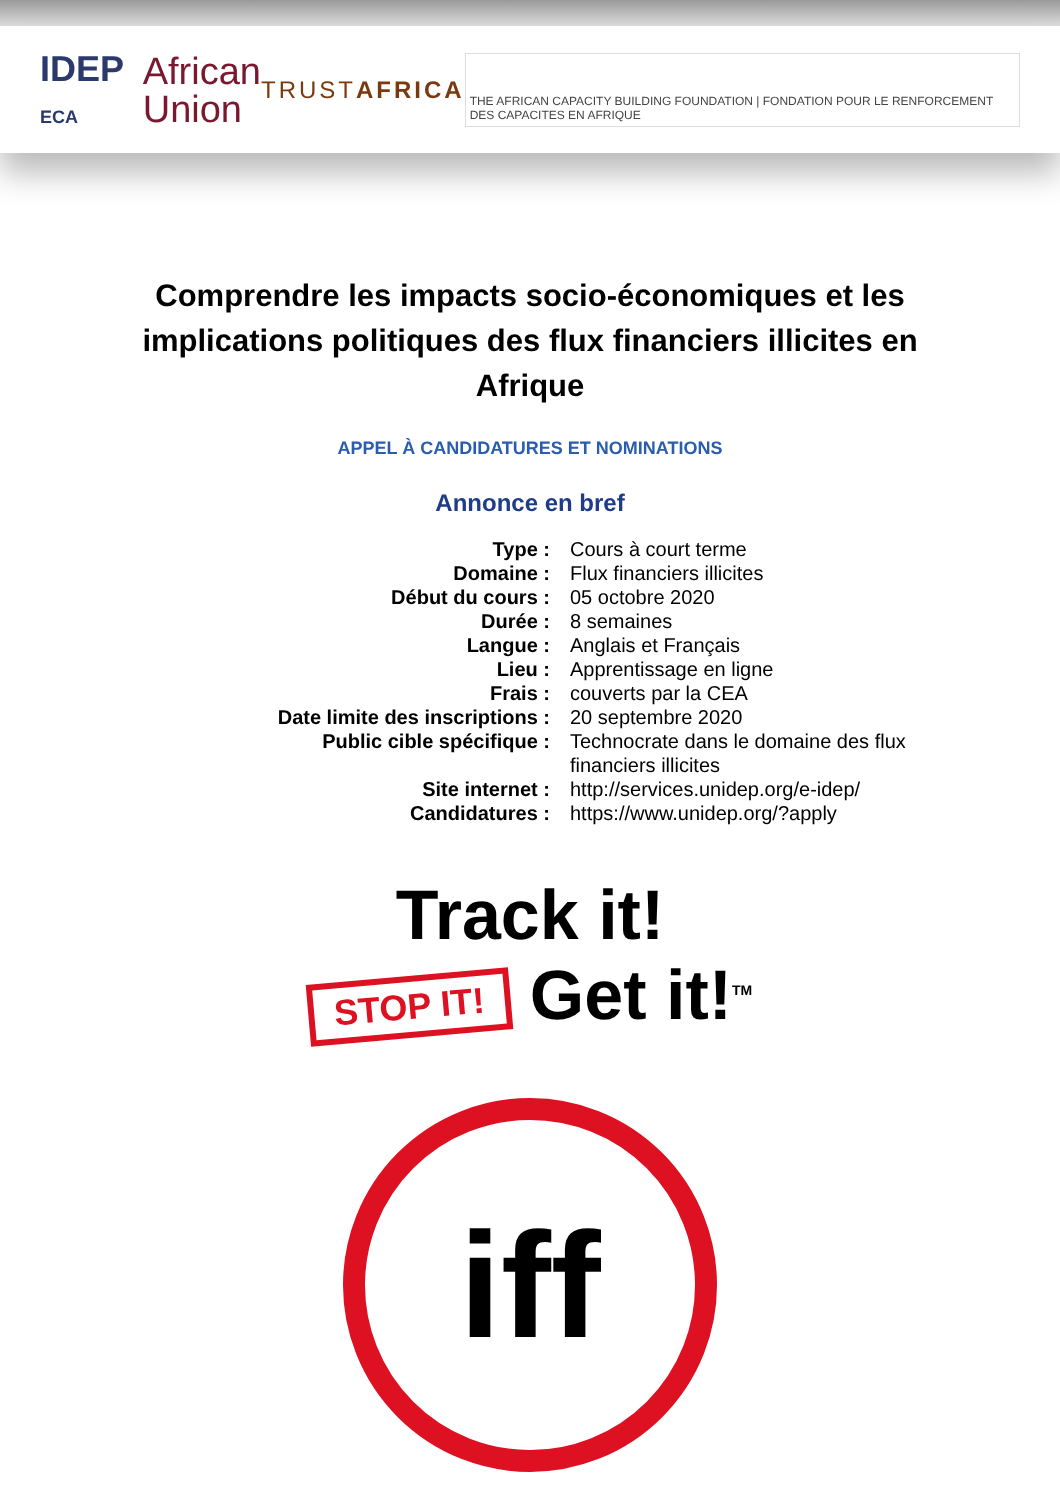IDEP ECA
African
Union
TRUSTAFRICA
THE AFRICAN CAPACITY BUILDING FOUNDATION | FONDATION POUR LE RENFORCEMENT DES CAPACITES EN AFRIQUE
Comprendre les impacts socio-économiques et les implications politiques des flux financiers illicites en Afrique
APPEL À CANDIDATURES ET NOMINATIONS
Annonce en bref
| Type : | Cours à court terme |
| Domaine : | Flux financiers illicites |
| Début du cours : | 05 octobre 2020 |
| Durée : | 8 semaines |
| Langue : | Anglais et Français |
| Lieu : | Apprentissage en ligne |
| Frais : | couverts par la CEA |
| Date limite des inscriptions : | 20 septembre 2020 |
| Public cible spécifique : | Technocrate dans le domaine des flux financiers illicites |
| Site internet : | http://services.unidep.org/e-idep/ |
| Candidatures : | https://www.unidep.org/?apply |
Track it!
STOP IT! Get it!<sup>TM</sup>
iff